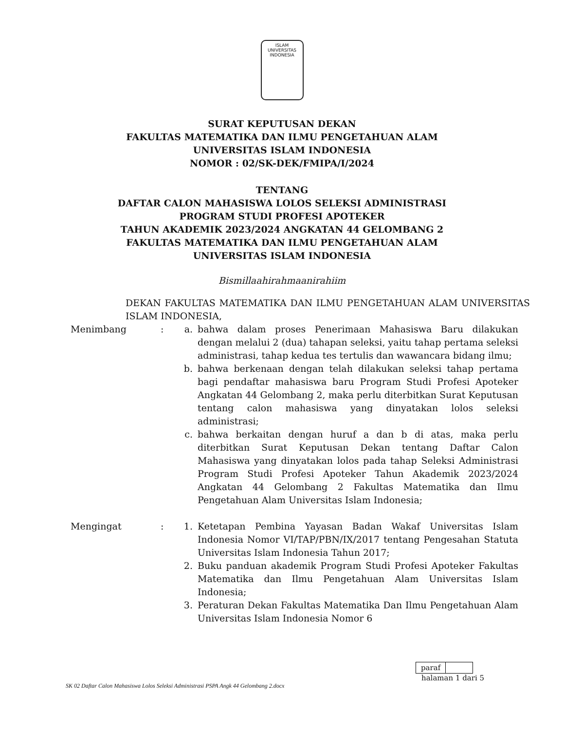ISLAM
UNIVERSITAS INDONESIA
SURAT KEPUTUSAN DEKAN
FAKULTAS MATEMATIKA DAN ILMU PENGETAHUAN ALAM
UNIVERSITAS ISLAM INDONESIA
NOMOR : 02/SK-DEK/FMIPA/I/2024
TENTANG
DAFTAR CALON MAHASISWA LOLOS SELEKSI ADMINISTRASI
PROGRAM STUDI PROFESI APOTEKER
TAHUN AKADEMIK 2023/2024 ANGKATAN 44 GELOMBANG 2
FAKULTAS MATEMATIKA DAN ILMU PENGETAHUAN ALAM
UNIVERSITAS ISLAM INDONESIA
Bismillaahirahmaanirahiim
DEKAN FAKULTAS MATEMATIKA DAN ILMU PENGETAHUAN ALAM UNIVERSITAS ISLAM INDONESIA,
Menimbang : a. bahwa dalam proses Penerimaan Mahasiswa Baru dilakukan dengan melalui 2 (dua) tahapan seleksi, yaitu tahap pertama seleksi administrasi, tahap kedua tes tertulis dan wawancara bidang ilmu;
b. bahwa berkenaan dengan telah dilakukan seleksi tahap pertama bagi pendaftar mahasiswa baru Program Studi Profesi Apoteker Angkatan 44 Gelombang 2, maka perlu diterbitkan Surat Keputusan tentang calon mahasiswa yang dinyatakan lolos seleksi administrasi;
c. bahwa berkaitan dengan huruf a dan b di atas, maka perlu diterbitkan Surat Keputusan Dekan tentang Daftar Calon Mahasiswa yang dinyatakan lolos pada tahap Seleksi Administrasi Program Studi Profesi Apoteker Tahun Akademik 2023/2024 Angkatan 44 Gelombang 2 Fakultas Matematika dan Ilmu Pengetahuan Alam Universitas Islam Indonesia;
Mengingat : 1. Ketetapan Pembina Yayasan Badan Wakaf Universitas Islam Indonesia Nomor VI/TAP/PBN/IX/2017 tentang Pengesahan Statuta Universitas Islam Indonesia Tahun 2017;
2. Buku panduan akademik Program Studi Profesi Apoteker Fakultas Matematika dan Ilmu Pengetahuan Alam Universitas Islam Indonesia;
3. Peraturan Dekan Fakultas Matematika Dan Ilmu Pengetahuan Alam Universitas Islam Indonesia Nomor 6
paraf
halaman 1 dari 5
SK 02 Daftar Calon Mahasiswa Lolos Seleksi Administrasi PSPA Angk 44 Gelombang 2.docx